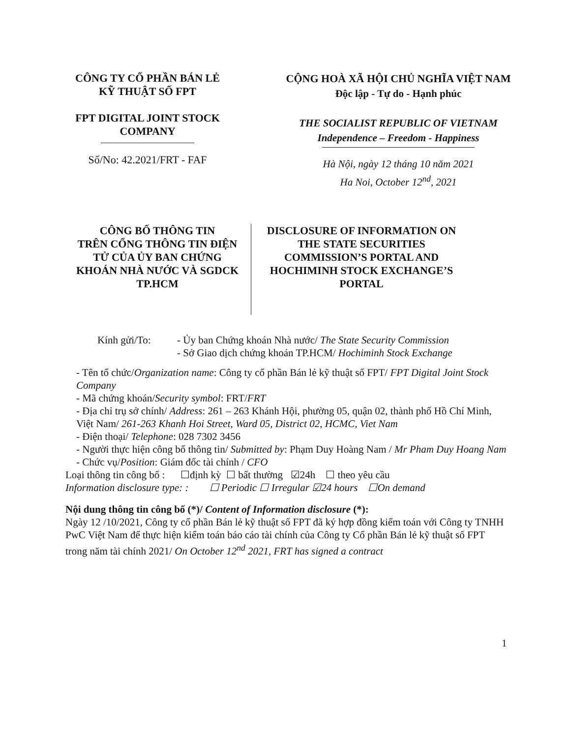CÔNG TY CỔ PHẦN BÁN LẺ
KỸ THUẬT SỐ FPT
FPT DIGITAL JOINT STOCK
COMPANY
Số/No: 42.2021/FRT - FAF
CỘNG HOÀ XÃ HỘI CHỦ NGHĨA VIỆT NAM
Độc lập - Tự do - Hạnh phúc
THE SOCIALIST REPUBLIC OF VIETNAM
Independence – Freedom - Happiness
Hà Nội, ngày 12 tháng 10 năm 2021
Ha Noi, October 12<sup>nd</sup>, 2021
CÔNG BỐ THÔNG TIN
TRÊN CỔNG THÔNG TIN ĐIỆN
TỬ CỦA ỦY BAN CHỨNG
KHOÁN NHÀ NƯỚC VÀ SGDCK
TP.HCM
DISCLOSURE OF INFORMATION ON
THE STATE SECURITIES
COMMISSION’S PORTAL AND
HOCHIMINH STOCK EXCHANGE’S
PORTAL
Kính gửi/To: - Ủy ban Chứng khoán Nhà nước/ The State Security Commission
- Sở Giao dịch chứng khoán TP.HCM/ Hochiminh Stock Exchange
- Tên tổ chức/Organization name: Công ty cổ phần Bán lẻ kỹ thuật số FPT/ FPT Digital Joint Stock Company
- Mã chứng khoán/Security symbol: FRT/FRT
- Địa chỉ trụ sở chính/ Address: 261 – 263 Khánh Hội, phường 05, quận 02, thành phố Hồ Chí Minh, Việt Nam/ 261-263 Khanh Hoi Street, Ward 05, District 02, HCMC, Viet Nam
- Điện thoại/ Telephone: 028 7302 3456
- Người thực hiện công bố thông tin/ Submitted by: Phạm Duy Hoàng Nam / Mr Pham Duy Hoang Nam
- Chức vụ/Position: Giám đốc tài chính / CFO
Loại thông tin công bố : ☐định kỳ ☐ bất thường ☑24h ☐ theo yêu cầu
Information disclosure type: : ☐ Periodic ☐ Irregular ☑24 hours ☐On demand
Nội dung thông tin công bố (*)/ Content of Information disclosure (*):
Ngày 12 /10/2021, Công ty cổ phần Bán lẻ kỹ thuật số FPT đã ký hợp đồng kiểm toán với Công ty TNHH PwC Việt Nam để thực hiện kiểm toán báo cáo tài chính của Công ty Cổ phần Bán lẻ kỹ thuật số FPT trong năm tài chính 2021/ On October 12<sup>nd</sup> 2021, FRT has signed a contract
1